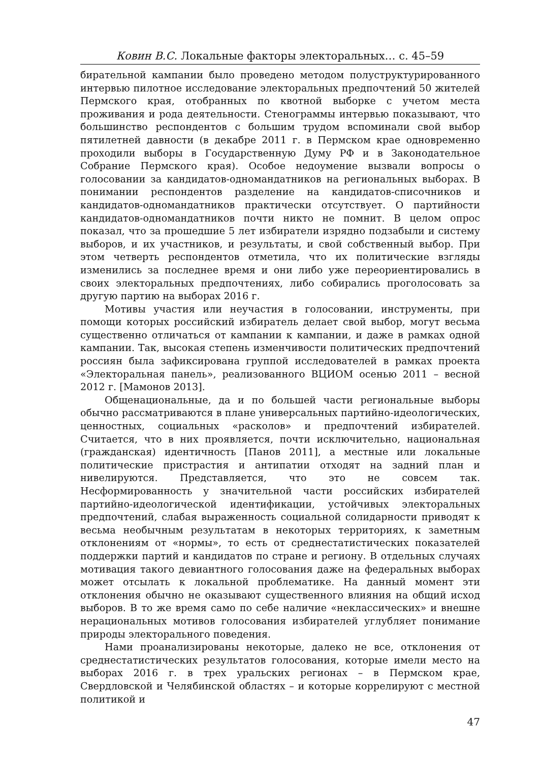Ковин В.С. Локальные факторы электоральных… с. 45–59
бирательной кампании было проведено методом полуструктурированного интервью пилотное исследование электоральных предпочтений 50 жителей Пермского края, отобранных по квотной выборке с учетом места проживания и рода деятельности. Стенограммы интервью показывают, что большинство респондентов с большим трудом вспоминали свой выбор пятилетней давности (в декабре 2011 г. в Пермском крае одновременно проходили выборы в Государственную Думу РФ и в Законодательное Собрание Пермского края). Особое недоумение вызвали вопросы о голосовании за кандидатов-одномандатников на региональных выборах. В понимании респондентов разделение на кандидатов-списочников и кандидатов-одномандатников практически отсутствует. О партийности кандидатов-одномандатников почти никто не помнит. В целом опрос показал, что за прошедшие 5 лет избиратели изрядно подзабыли и систему выборов, и их участников, и результаты, и свой собственный выбор. При этом четверть респондентов отметила, что их политические взгляды изменились за последнее время и они либо уже переориентировались в своих электоральных предпочтениях, либо собирались проголосовать за другую партию на выборах 2016 г.
Мотивы участия или неучастия в голосовании, инструменты, при помощи которых российский избиратель делает свой выбор, могут весьма существенно отличаться от кампании к кампании, и даже в рамках одной кампании. Так, высокая степень изменчивости политических предпочтений россиян была зафиксирована группой исследователей в рамках проекта «Электоральная панель», реализованного ВЦИОМ осенью 2011 – весной 2012 г. [Мамонов 2013].
Общенациональные, да и по большей части региональные выборы обычно рассматриваются в плане универсальных партийно-идеологических, ценностных, социальных «расколов» и предпочтений избирателей. Считается, что в них проявляется, почти исключительно, национальная (гражданская) идентичность [Панов 2011], а местные или локальные политические пристрастия и антипатии отходят на задний план и нивелируются. Представляется, что это не совсем так. Несформированность у значительной части российских избирателей партийно-идеологической идентификации, устойчивых электоральных предпочтений, слабая выраженность социальной солидарности приводят к весьма необычным результатам в некоторых территориях, к заметным отклонениям от «нормы», то есть от среднестатистических показателей поддержки партий и кандидатов по стране и региону. В отдельных случаях мотивация такого девиантного голосования даже на федеральных выборах может отсылать к локальной проблематике. На данный момент эти отклонения обычно не оказывают существенного влияния на общий исход выборов. В то же время само по себе наличие «неклассических» и внешне нерациональных мотивов голосования избирателей углубляет понимание природы электорального поведения.
Нами проанализированы некоторые, далеко не все, отклонения от среднестатистических результатов голосования, которые имели место на выборах 2016 г. в трех уральских регионах – в Пермском крае, Свердловской и Челябинской областях – и которые коррелируют с местной политикой и
47